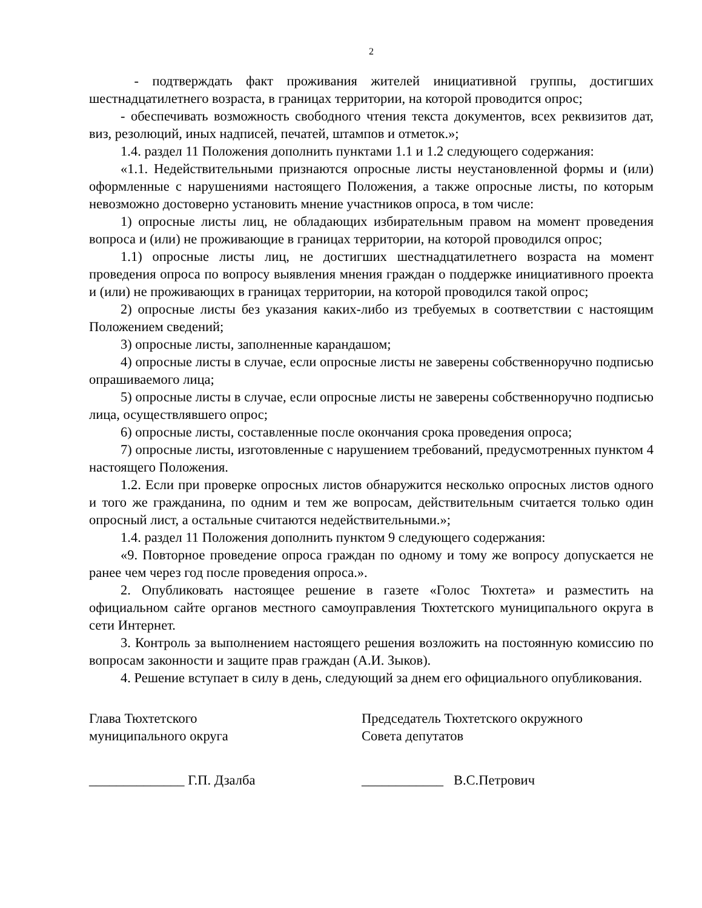2
- подтверждать факт проживания жителей инициативной группы, достигших шестнадцатилетнего возраста, в границах территории, на которой проводится опрос;
- обеспечивать возможность свободного чтения текста документов, всех реквизитов дат, виз, резолюций, иных надписей, печатей, штампов и отметок.»;
1.4. раздел 11 Положения дополнить пунктами 1.1 и 1.2 следующего содержания:
«1.1. Недействительными признаются опросные листы неустановленной формы и (или) оформленные с нарушениями настоящего Положения, а также опросные листы, по которым невозможно достоверно установить мнение участников опроса, в том числе:
1) опросные листы лиц, не обладающих избирательным правом на момент проведения вопроса и (или) не проживающие в границах территории, на которой проводился опрос;
1.1) опросные листы лиц, не достигших шестнадцатилетнего возраста на момент проведения опроса по вопросу выявления мнения граждан о поддержке инициативного проекта и (или) не проживающих в границах территории, на которой проводился такой опрос;
2) опросные листы без указания каких-либо из требуемых в соответствии с настоящим Положением сведений;
3) опросные листы, заполненные карандашом;
4) опросные листы в случае, если опросные листы не заверены собственноручно подписью опрашиваемого лица;
5) опросные листы в случае, если опросные листы не заверены собственноручно подписью лица, осуществлявшего опрос;
6) опросные листы, составленные после окончания срока проведения опроса;
7) опросные листы, изготовленные с нарушением требований, предусмотренных пунктом 4 настоящего Положения.
1.2. Если при проверке опросных листов обнаружится несколько опросных листов одного и того же гражданина, по одним и тем же вопросам, действительным считается только один опросный лист, а остальные считаются недействительными.»;
1.4. раздел 11 Положения дополнить пунктом 9 следующего содержания:
«9. Повторное проведение опроса граждан по одному и тому же вопросу допускается не ранее чем через год после проведения опроса.».
2. Опубликовать настоящее решение в газете «Голос Тюхтета» и разместить на официальном сайте органов местного самоуправления Тюхтетского муниципального округа в сети Интернет.
3. Контроль за выполнением настоящего решения возложить на постоянную комиссию по вопросам законности и защите прав граждан (А.И. Зыков).
4. Решение вступает в силу в день, следующий за днем его официального опубликования.
Глава Тюхтетского
муниципального округа
Председатель Тюхтетского окружного
Совета депутатов
______________ Г.П. Дзалба ____________ В.С.Петрович